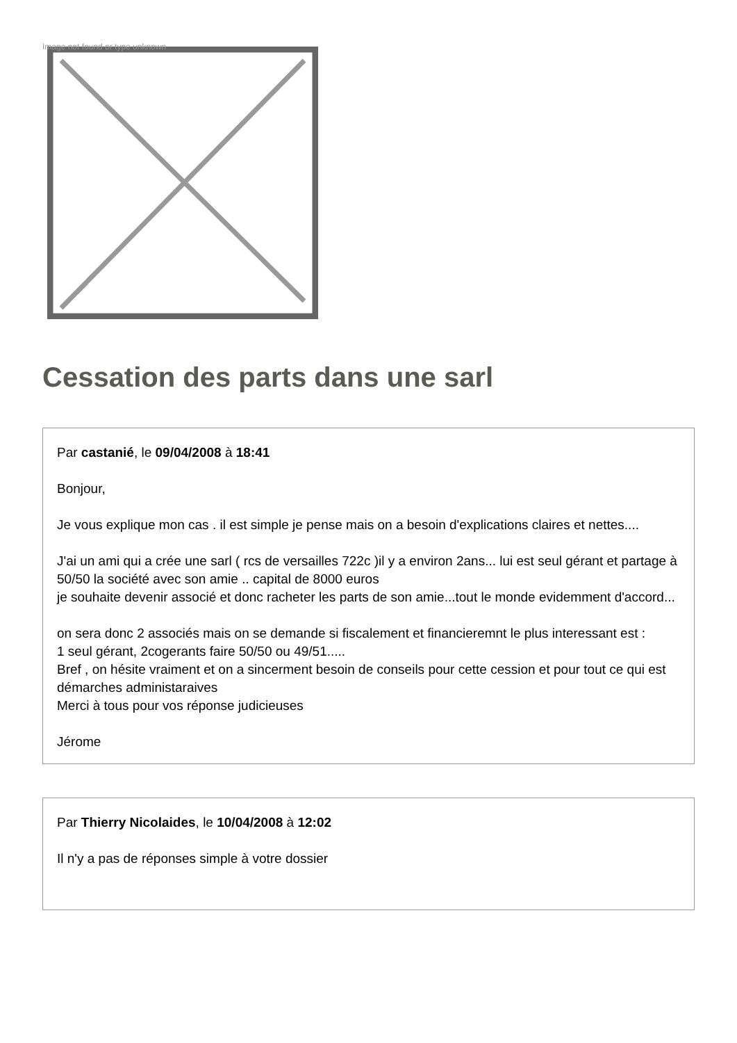Image not found or type unknown
Cessation des parts dans une sarl
Par castanié, le 09/04/2008 à 18:41
Bonjour,
Je vous explique mon cas . il est simple je pense mais on a besoin d'explications claires et nettes....
J'ai un ami qui a crée une sarl ( rcs de versailles 722c )il y a environ 2ans... lui est seul gérant et partage à 50/50 la société avec son amie .. capital de 8000 euros
je souhaite devenir associé et donc racheter les parts de son amie...tout le monde evidemment d'accord...
on sera donc 2 associés mais on se demande si fiscalement et financieremnt le plus interessant est :
1 seul gérant, 2cogerants faire 50/50 ou 49/51.....
Bref , on hésite vraiment et on a sincerment besoin de conseils pour cette cession et pour tout ce qui est démarches administaraives
Merci à tous pour vos réponse judicieuses
Jérome
Par Thierry Nicolaides, le 10/04/2008 à 12:02
Il n'y a pas de réponses simple à votre dossier